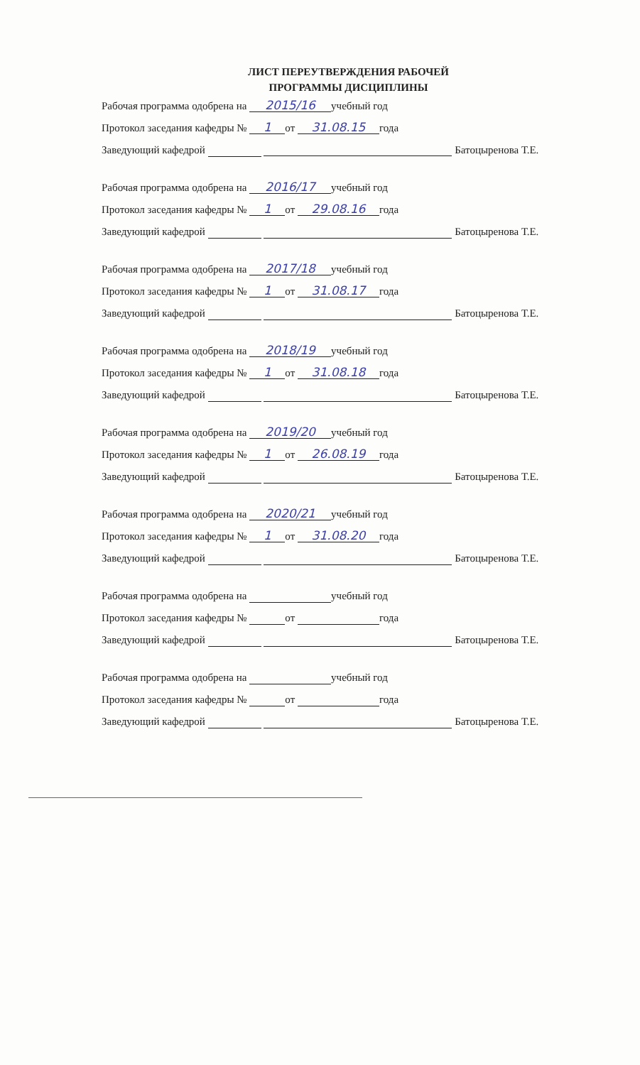ЛИСТ ПЕРЕУТВЕРЖДЕНИЯ РАБОЧЕЙ
ПРОГРАММЫ ДИСЦИПЛИНЫ
Рабочая программа одобрена на 2015/16 учебный год
Протокол заседания кафедры № 1 от 31.08.15 года
Заведующий кафедрой Батоцыренова Т.Е.
Рабочая программа одобрена на 2016/17 учебный год
Протокол заседания кафедры № 1 от 29.08.16 года
Заведующий кафедрой Батоцыренова Т.Е.
Рабочая программа одобрена на 2017/18 учебный год
Протокол заседания кафедры № 1 от 31.08.17 года
Заведующий кафедрой Батоцыренова Т.Е.
Рабочая программа одобрена на 2018/19 учебный год
Протокол заседания кафедры № 1 от 31.08.18 года
Заведующий кафедрой Батоцыренова Т.Е.
Рабочая программа одобрена на 2019/20 учебный год
Протокол заседания кафедры № 1 от 26.08.19 года
Заведующий кафедрой Батоцыренова Т.Е.
Рабочая программа одобрена на 2020/21 учебный год
Протокол заседания кафедры № 1 от 31.08.20 года
Заведующий кафедрой Батоцыренова Т.Е.
Рабочая программа одобрена на учебный год
Протокол заседания кафедры № от года
Заведующий кафедрой Батоцыренова Т.Е.
Рабочая программа одобрена на учебный год
Протокол заседания кафедры № от года
Заведующий кафедрой Батоцыренова Т.Е.